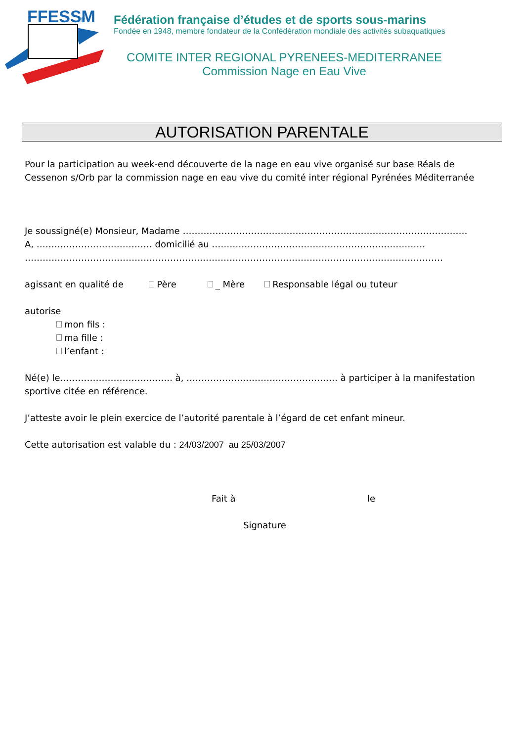FFESSM
.fr
Fédération française d’études et de sports sous-marins
Fondée en 1948, membre fondateur de la Confédération mondiale des activités subaquatiques
COMITE INTER REGIONAL PYRENEES-MEDITERRANEE
Commission Nage en Eau Vive
AUTORISATION PARENTALE
Pour la participation au week-end découverte de la nage en eau vive organisé sur base Réals de Cessenon s/Orb par la commission nage en eau vive du comité inter régional Pyrénées Méditerranée
Je soussigné(e) Monsieur, Madame ……………………………………………………………………………………
A, ………………………………… domicilié au ………………………………………………………………
……………………………………………………………………………………………………………………………
agissant en qualité de Père _ Mère Responsable légal ou tuteur
autorise
mon fils :
ma fille :
l’enfant :
Né(e) le……………………………….. à, …………………………………………… à participer à la manifestation sportive citée en référence.
J’atteste avoir le plein exercice de l’autorité parentale à l’égard de cet enfant mineur.
Cette autorisation est valable du : 24/03/2007 au 25/03/2007
Fait à le
Signature